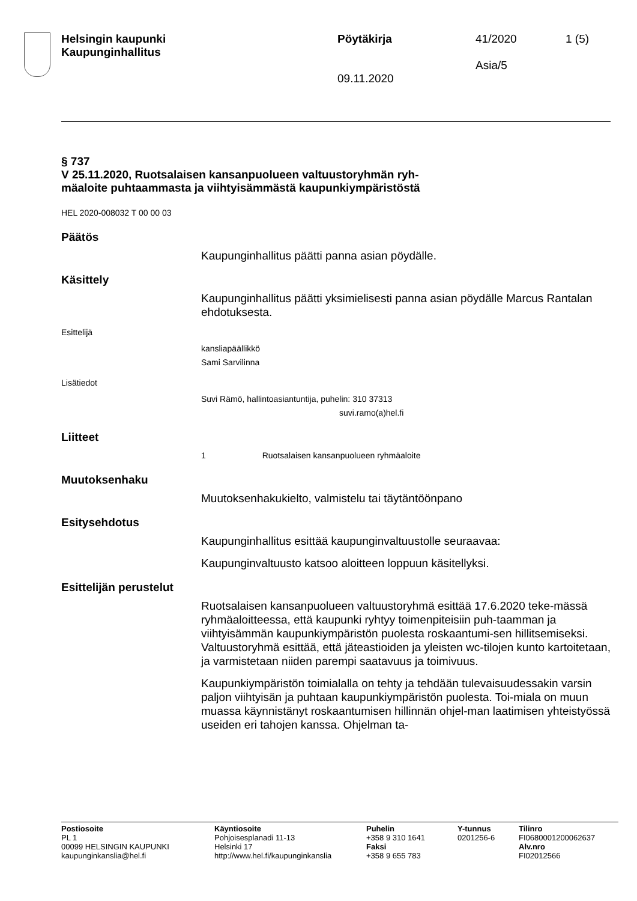Helsingin kaupunki
Kaupunginhallitus
Pöytäkirja
09.11.2020
41/2020
Asia/5
1 (5)
§ 737
V 25.11.2020, Ruotsalaisen kansanpuolueen valtuustoryhmän ryh-
mäaloite puhtaammasta ja viihtyisämmästä kaupunkiympäristöstä
HEL 2020-008032 T 00 00 03
Päätös
Kaupunginhallitus päätti panna asian pöydälle.
Käsittely
Kaupunginhallitus päätti yksimielisesti panna asian pöydälle Marcus Rantalan ehdotuksesta.
Esittelijä
kansliapäällikkö
Sami Sarvilinna
Lisätiedot
Suvi Rämö, hallintoasiantuntija, puhelin: 310 37313
suvi.ramo(a)hel.fi
Liitteet
1 Ruotsalaisen kansanpuolueen ryhmäaloite
Muutoksenhaku
Muutoksenhakukielto, valmistelu tai täytäntöönpano
Esitysehdotus
Kaupunginhallitus esittää kaupunginvaltuustolle seuraavaa:
Kaupunginvaltuusto katsoo aloitteen loppuun käsitellyksi.
Esittelijän perustelut
Ruotsalaisen kansanpuolueen valtuustoryhmä esittää 17.6.2020 teke-mässä ryhmäaloitteessa, että kaupunki ryhtyy toimenpiteisiin puh-taamman ja viihtyisämmän kaupunkiympäristön puolesta roskaantumi-sen hillitsemiseksi. Valtuustoryhmä esittää, että jäteastioiden ja yleisten wc-tilojen kunto kartoitetaan, ja varmistetaan niiden parempi saatavuus ja toimivuus.
Kaupunkiympäristön toimialalla on tehty ja tehdään tulevaisuudessakin varsin paljon viihtyisän ja puhtaan kaupunkiympäristön puolesta. Toi-miala on muun muassa käynnistänyt roskaantumisen hillinnän ohjel-man laatimisen yhteistyössä useiden eri tahojen kanssa. Ohjelman ta-
Postiosoite
PL 1
00099 HELSINGIN KAUPUNKI
kaupunginkanslia@hel.fi
Käyntiosoite
Pohjoisesplanadi 11-13
Helsinki 17
http://www.hel.fi/kaupunginkanslia
Puhelin
+358 9 310 1641
Faksi
+358 9 655 783
Y-tunnus
0201256-6
Tilinro
FI0680001200062637
Alv.nro
FI02012566